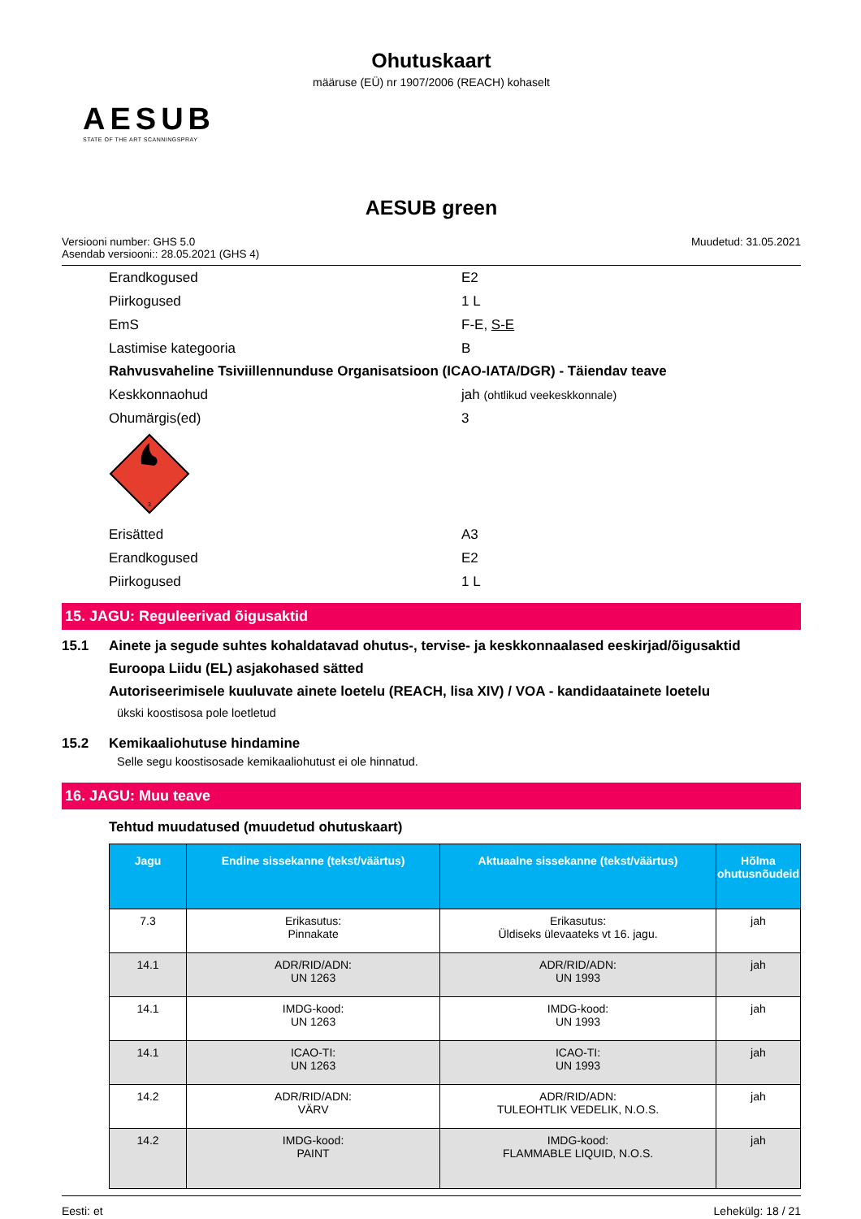Ohutuskaart
määruse (EÜ) nr 1907/2006 (REACH) kohaselt
AESUB
STATE OF THE ART SCANNINGSPRAY
AESUB green
Versiooni number: GHS 5.0
Asendab versiooni:: 28.05.2021 (GHS 4)
Muudetud: 31.05.2021
Erandkogused E2
Piirkogused 1 L
EmS F-E, S-E
Lastimise kategooria B
Rahvusvaheline Tsiviillennunduse Organisatsioon (ICAO-IATA/DGR) - Täiendav teave
Keskkonnaohud jah (ohtlikud veekeskkonnale)
Ohumärgis(ed) 3
3
Erisätted A3
Erandkogused E2
Piirkogused 1 L
15. JAGU: Reguleerivad õigusaktid
15.1 Ainete ja segude suhtes kohaldatavad ohutus-, tervise- ja keskkonnaalased eeskirjad/õigusaktid
Euroopa Liidu (EL) asjakohased sätted
Autoriseerimisele kuuluvate ainete loetelu (REACH, lisa XIV) / VOA - kandidaatainete loetelu
ükski koostisosa pole loetletud
15.2 Kemikaaliohutuse hindamine
Selle segu koostisosade kemikaaliohutust ei ole hinnatud.
16. JAGU: Muu teave
Tehtud muudatused (muudetud ohutuskaart)
| Jagu | Endine sissekanne (tekst/väärtus) | Aktuaalne sissekanne (tekst/väärtus) | Hõlma ohutusnõudeid |
| --- | --- | --- | --- |
| 7.3 | Erikasutus: Pinnakate | Erikasutus: Üldiseks ülevaateks vt 16. jagu. | jah |
| 14.1 | ADR/RID/ADN: UN 1263 | ADR/RID/ADN: UN 1993 | jah |
| 14.1 | IMDG-kood: UN 1263 | IMDG-kood: UN 1993 | jah |
| 14.1 | ICAO-TI: UN 1263 | ICAO-TI: UN 1993 | jah |
| 14.2 | ADR/RID/ADN: VÄRV | ADR/RID/ADN: TULEOHTLIK VEDELIK, N.O.S. | jah |
| 14.2 | IMDG-kood: PAINT | IMDG-kood: FLAMMABLE LIQUID, N.O.S. | jah |
Eesti: et Lehekülg: 18 / 21